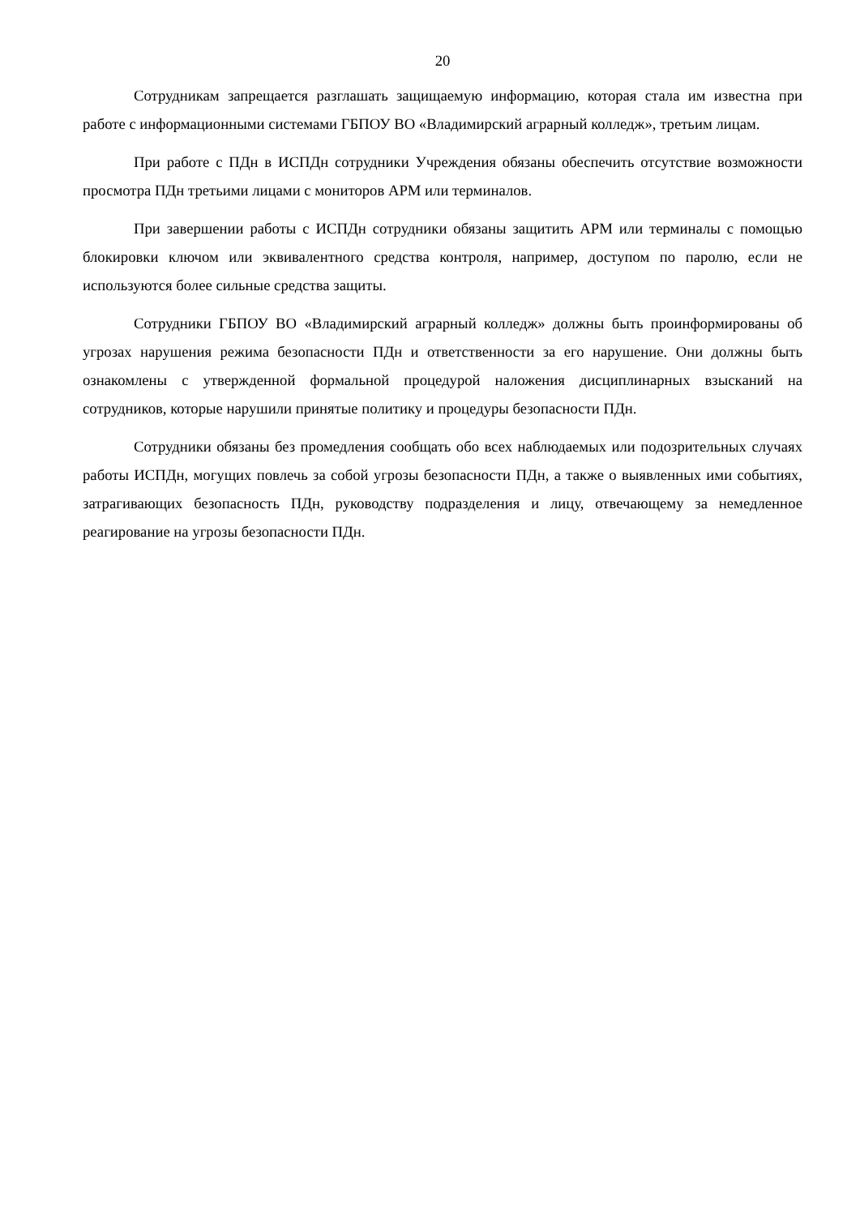20
Сотрудникам запрещается разглашать защищаемую информацию, которая стала им известна при работе с информационными системами ГБПОУ ВО «Владимирский аграрный колледж», третьим лицам.
При работе с ПДн в ИСПДн сотрудники Учреждения обязаны обеспечить отсутствие возможности просмотра ПДн третьими лицами с мониторов АРМ или терминалов.
При завершении работы с ИСПДн сотрудники обязаны защитить АРМ или терминалы с помощью блокировки ключом или эквивалентного средства контроля, например, доступом по паролю, если не используются более сильные средства защиты.
Сотрудники ГБПОУ ВО «Владимирский аграрный колледж» должны быть проинформированы об угрозах нарушения режима безопасности ПДн и ответственности за его нарушение. Они должны быть ознакомлены с утвержденной формальной процедурой наложения дисциплинарных взысканий на сотрудников, которые нарушили принятые политику и процедуры безопасности ПДн.
Сотрудники обязаны без промедления сообщать обо всех наблюдаемых или подозрительных случаях работы ИСПДн, могущих повлечь за собой угрозы безопасности ПДн, а также о выявленных ими событиях, затрагивающих безопасность ПДн, руководству подразделения и лицу, отвечающему за немедленное реагирование на угрозы безопасности ПДн.